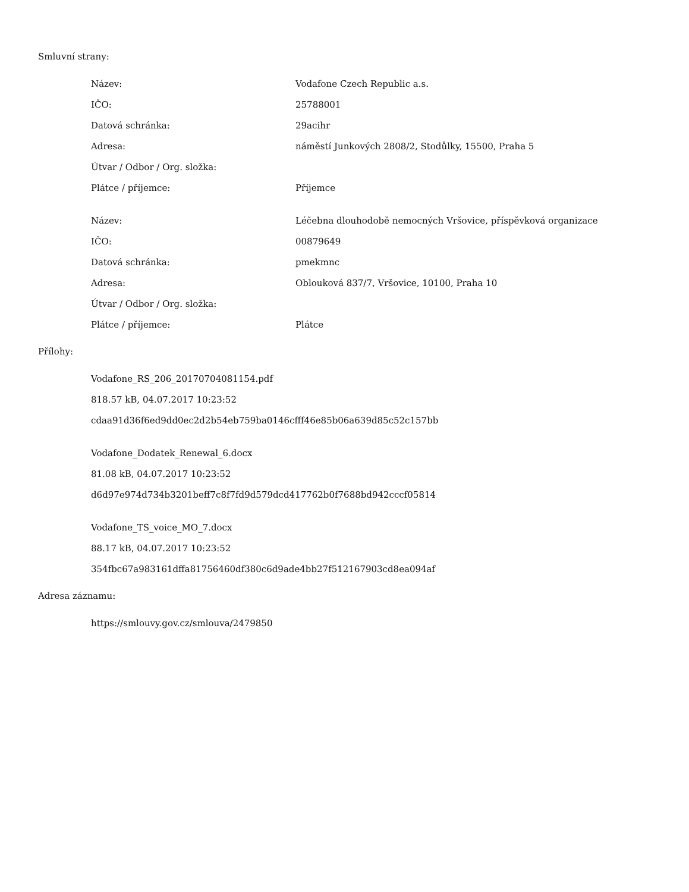Smluvní strany:
| Název: | Vodafone Czech Republic a.s. |
| IČO: | 25788001 |
| Datová schránka: | 29acihr |
| Adresa: | náměstí Junkových 2808/2, Stodůlky, 15500, Praha 5 |
| Útvar / Odbor / Org. složka: | |
| Plátce / příjemce: | Příjemce |
| Název: | Léčebna dlouhodobě nemocných Vršovice, příspěvková organizace |
| IČO: | 00879649 |
| Datová schránka: | pmekmnc |
| Adresa: | Oblouková 837/7, Vršovice, 10100, Praha 10 |
| Útvar / Odbor / Org. složka: | |
| Plátce / příjemce: | Plátce |
Přílohy:
Vodafone_RS_206_20170704081154.pdf
818.57 kB, 04.07.2017 10:23:52
cdaa91d36f6ed9dd0ec2d2b54eb759ba0146cfff46e85b06a639d85c52c157bb
Vodafone_Dodatek_Renewal_6.docx
81.08 kB, 04.07.2017 10:23:52
d6d97e974d734b3201beff7c8f7fd9d579dcd417762b0f7688bd942cccf05814
Vodafone_TS_voice_MO_7.docx
88.17 kB, 04.07.2017 10:23:52
354fbc67a983161dffa81756460df380c6d9ade4bb27f512167903cd8ea094af
Adresa záznamu:
https://smlouvy.gov.cz/smlouva/2479850